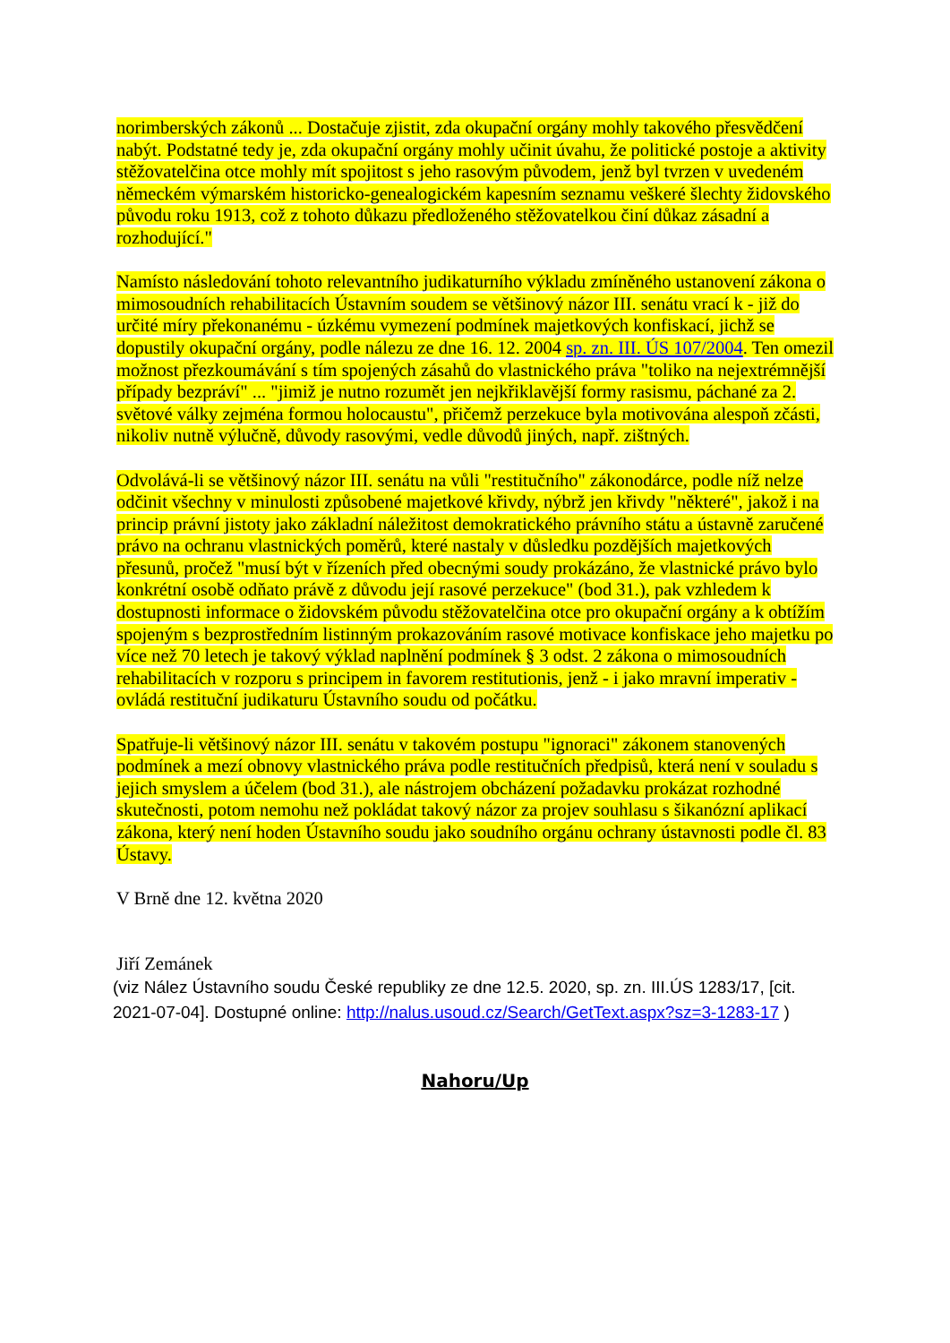norimberských zákonů ... Dostačuje zjistit, zda okupační orgány mohly takového přesvědčení nabýt. Podstatné tedy je, zda okupační orgány mohly učinit úvahu, že politické postoje a aktivity stěžovatelčina otce mohly mít spojitost s jeho rasovým původem, jenž byl tvrzen v uvedeném německém výmarském historicko-genealogickém kapesním seznamu veškeré šlechty židovského původu roku 1913, což z tohoto důkazu předloženého stěžovatelkou činí důkaz zásadní a rozhodující."
Namísto následování tohoto relevantního judikaturního výkladu zmíněného ustanovení zákona o mimosoudních rehabilitacích Ústavním soudem se většinový názor III. senátu vrací k - již do určité míry překonanému - úzkému vymezení podmínek majetkových konfiskací, jichž se dopustily okupační orgány, podle nálezu ze dne 16. 12. 2004 sp. zn. III. ÚS 107/2004. Ten omezil možnost přezkoumávání s tím spojených zásahů do vlastnického práva "toliko na nejextrémnější případy bezpráví" ... "jimiž je nutno rozumět jen nejkřiklavější formy rasismu, páchané za 2. světové války zejména formou holocaustu", přičemž perzekuce byla motivována alespoň zčásti, nikoliv nutně výlučně, důvody rasovými, vedle důvodů jiných, např. zištných.
Odvolává-li se většinový názor III. senátu na vůli "restitučního" zákonodárce, podle níž nelze odčinit všechny v minulosti způsobené majetkové křivdy, nýbrž jen křivdy "některé", jakož i na princip právní jistoty jako základní náležitost demokratického právního státu a ústavně zaručené právo na ochranu vlastnických poměrů, které nastaly v důsledku pozdějších majetkových přesunů, pročež "musí být v řízeních před obecnými soudy prokázáno, že vlastnické právo bylo konkrétní osobě odňato právě z důvodu její rasové perzekuce" (bod 31.), pak vzhledem k dostupnosti informace o židovském původu stěžovatelčina otce pro okupační orgány a k obtížím spojeným s bezprostředním listinným prokazováním rasové motivace konfiskace jeho majetku po více než 70 letech je takový výklad naplnění podmínek § 3 odst. 2 zákona o mimosoudních rehabilitacích v rozporu s principem in favorem restitutionis, jenž - i jako mravní imperativ - ovládá restituční judikaturu Ústavního soudu od počátku.
Spatřuje-li většinový názor III. senátu v takovém postupu "ignoraci" zákonem stanovených podmínek a mezí obnovy vlastnického práva podle restitučních předpisů, která není v souladu s jejich smyslem a účelem (bod 31.), ale nástrojem obcházení požadavku prokázat rozhodné skutečnosti, potom nemohu než pokládat takový názor za projev souhlasu s šikanózní aplikací zákona, který není hoden Ústavního soudu jako soudního orgánu ochrany ústavnosti podle čl. 83 Ústavy.
V Brně dne 12. května 2020
Jiří Zemánek
(viz Nález Ústavního soudu České republiky ze dne 12.5. 2020, sp. zn. III.ÚS 1283/17, [cit. 2021-07-04]. Dostupné online: http://nalus.usoud.cz/Search/GetText.aspx?sz=3-1283-17 )
Nahoru/Up